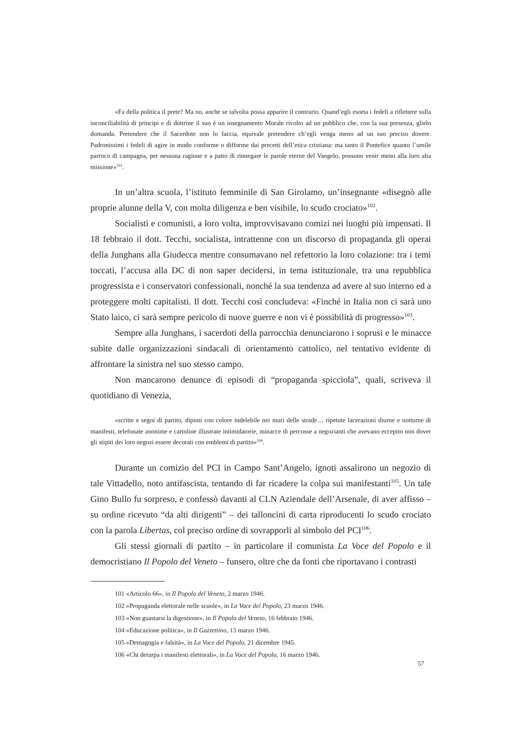«Fa della politica il prete? Ma no, anche se talvolta possa apparire il contrario. Quand’egli esorta i fedeli a riflettere sulla inconciliabilità di principi e di dottrine il suo è un insegnamento Morale rivolto ad un pubblico che, con la sua presenza, glielo domanda. Pretendere che il Sacerdote non lo faccia, equivale pretendere ch’egli venga meno ad un suo preciso dovere. Padronissimi i fedeli di agire in modo conforme o difforme dai precetti dell’etica cristiana: ma tanto il Pontefice quanto l’umile parroco di campagna, per nessuna ragione e a patto di rinnegare le parole eterne del Vangelo, possono venir meno alla loro alta missione»<sup>101</sup>.
In un’altra scuola, l’istituto femminile di San Girolamo, un’insegnante «disegnò alle proprie alunne della V, con molta diligenza e ben visibile, lo scudo crociato»<sup>102</sup>.
Socialisti e comunisti, a loro volta, improvvisavano comizi nei luoghi più impensati. Il 18 febbraio il dott. Tecchi, socialista, intrattenne con un discorso di propaganda gli operai della Junghans alla Giudecca mentre consumavano nel refettorio la loro colazione: tra i temi toccati, l’accusa alla DC di non saper decidersi, in tema istituzionale, tra una repubblica progressista e i conservatori confessionali, nonché la sua tendenza ad avere al suo interno ed a proteggere molti capitalisti. Il dott. Tecchi così concludeva: «Finché in Italia non ci sarà uno Stato laico, ci sarà sempre pericolo di nuove guerre e non vi è possibilità di progresso»<sup>103</sup>.
Sempre alla Junghans, i sacerdoti della parrocchia denunciarono i soprusi e le minacce subìte dalle organizzazioni sindacali di orientamento cattolico, nel tentativo evidente di affrontare la sinistra nel suo stesso campo.
Non mancarono denunce di episodi di “propaganda spicciola”, quali, scriveva il quotidiano di Venezia,
«scritte e segni di partito, dipinti con colore indelebile nei muri delle strade… ripetute lacerazioni diurne e notturne di manifesti, telefonate anonime e cartoline illustrate intimidatorie, minacce di percosse a negozianti che avevano eccepito non dover gli stipiti dei loro negozi essere decorati con emblemi di partito»<sup>104</sup>.
Durante un comizio del PCI in Campo Sant’Angelo, ignoti assalirono un negozio di tale Vittadello, noto antifascista, tentando di far ricadere la colpa sui manifestanti<sup>105</sup>. Un tale Gino Bullo fu sorpreso, e confessò davanti al CLN Aziendale dell’Arsenale, di aver affisso – su ordine ricevuto “da alti dirigenti” – dei talloncini di carta riproducenti lo scudo crociato con la parola Libertas, col preciso ordine di sovrapporli al simbolo del PCI<sup>106</sup>.
Gli stessi giornali di partito – in particolare il comunista La Voce del Popolo e il democristiano Il Popolo del Veneto – funsero, oltre che da fonti che riportavano i contrasti
101 «Articolo 66», in Il Popolo del Veneto, 2 marzo 1946.
102 «Propaganda elettorale nelle scuole», in La Voce del Popolo, 23 marzo 1946.
103 «Non guastarsi la digestione», in Il Popolo del Veneto, 16 febbraio 1946.
104 «Educazione politica», in Il Gazzettino, 13 marzo 1946.
105 «Demagogia e falsità», in La Voce del Popolo, 21 dicembre 1945.
106 «Chi deturpa i manifesti elettorali», in La Voce del Popolo, 16 marzo 1946.
57